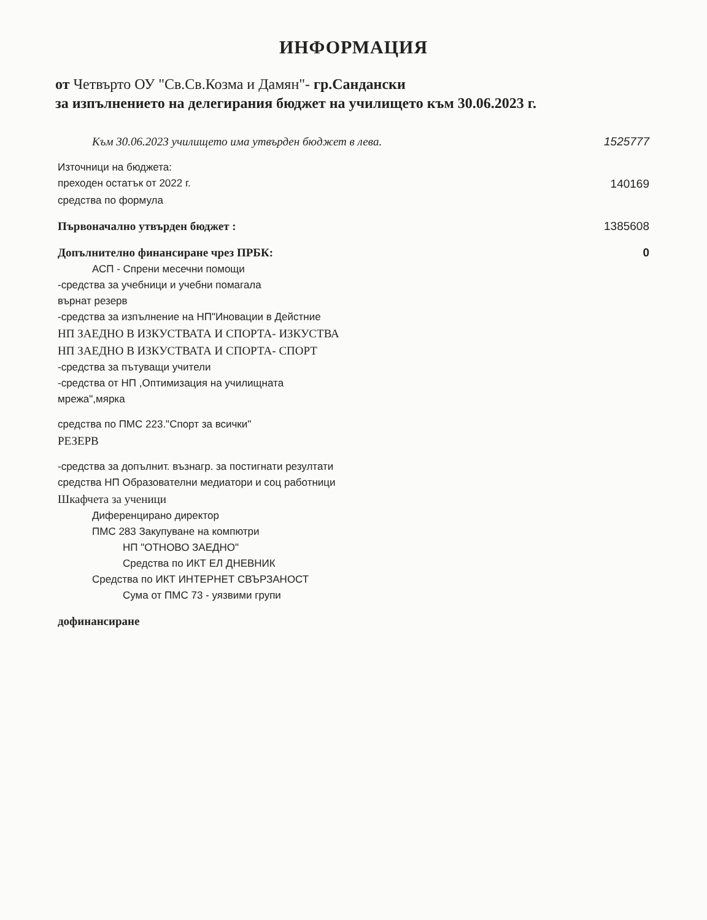ИНФОРМАЦИЯ
от Четвърто ОУ "Св.Св.Козма и Дамян"- гр.Сандански
за изпълнението на делегирания бюджет на училището към 30.06.2023 г.
| Към 30.06.2023 училището има утвърден бюджет в лева. | 1525777 |
| Източници на бюджета: | |
| преходен остатък от 2022 г. | 140169 |
| средства по формула | |
| Първоначално утвърден бюджет : | 1385608 |
| Допълнително финансиране чрез ПРБК: | 0 |
| АСП - Спрени месечни помощи | |
| -средства за учебници и учебни помагала | |
| върнат резерв | |
| -средства за изпълнение на НП"Иновации в Дейстние | |
| НП ЗАЕДНО В ИЗКУСТВАТА И СПОРТА- ИЗКУСТВА | |
| НП ЗАЕДНО В ИЗКУСТВАТА И СПОРТА- СПОРТ | |
| -средства за пътуващи учители | |
| -средства от НП ,Оптимизация на училищната | |
| мрежа",мярка | |
| средства по ПМС 223."Спорт за всички" | |
| РЕЗЕРВ | |
| -средства за допълнит. възнагр. за постигнати резултати | |
| средства НП Образователни медиатори и соц работници | |
| Шкафчета за ученици | |
| Диференцирано директор | |
| ПМС 283 Закупуване на компютри | |
| НП "ОТНОВО ЗАЕДНО" | |
| Средства по ИКТ ЕЛ ДНЕВНИК | |
| Средства по ИКТ ИНТЕРНЕТ СВЪРЗАНОСТ | |
| Сума от ПМС 73 - уязвими групи | |
| дофинансиране | |